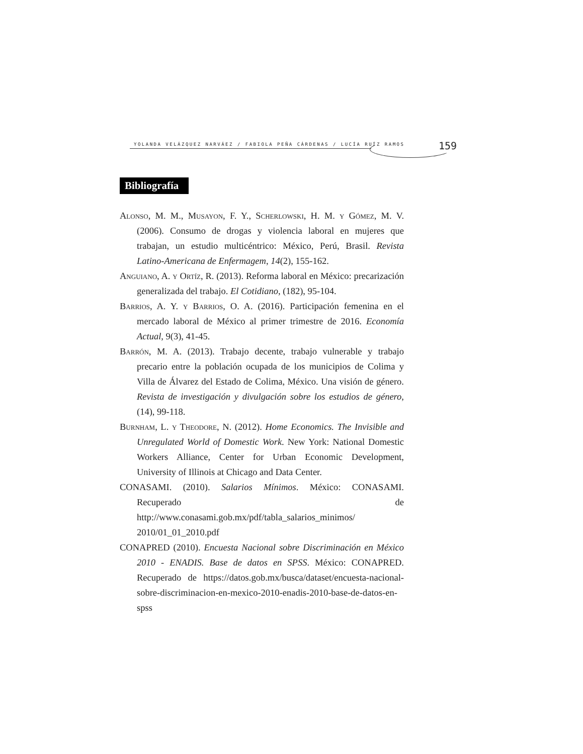YOLANDA VELÁZQUEZ NARVÁEZ / FABIOLA PEÑA CÁRDENAS / LUCÍA RUÍZ RAMOS 159
Bibliografía
Alonso, M. M., Musayon, F. Y., Scherlowski, H. M. y Gómez, M. V. (2006). Consumo de drogas y violencia laboral en mujeres que trabajan, un estudio multicéntrico: México, Perú, Brasil. Revista Latino-Americana de Enfermagem, 14(2), 155-162.
Anguiano, A. y Ortíz, R. (2013). Reforma laboral en México: precarización generalizada del trabajo. El Cotidiano, (182), 95-104.
Barrios, A. Y. y Barrios, O. A. (2016). Participación femenina en el mercado laboral de México al primer trimestre de 2016. Economía Actual, 9(3), 41-45.
Barrón, M. A. (2013). Trabajo decente, trabajo vulnerable y trabajo precario entre la población ocupada de los municipios de Colima y Villa de Álvarez del Estado de Colima, México. Una visión de género. Revista de investigación y divulgación sobre los estudios de género, (14), 99-118.
Burnham, L. y Theodore, N. (2012). Home Economics. The Invisible and Unregulated World of Domestic Work. New York: National Domestic Workers Alliance, Center for Urban Economic Development, University of Illinois at Chicago and Data Center.
CONASAMI. (2010). Salarios Mínimos. México: CONASAMI. Recuperado de http://www.conasami.gob.mx/pdf/tabla_salarios_minimos/ 2010/01_01_2010.pdf
CONAPRED (2010). Encuesta Nacional sobre Discriminación en México 2010 - ENADIS. Base de datos en SPSS. México: CONAPRED. Recuperado de https://datos.gob.mx/busca/dataset/encuesta-nacional-sobre-discriminacion-en-mexico-2010-enadis-2010-base-de-datos-en-spss